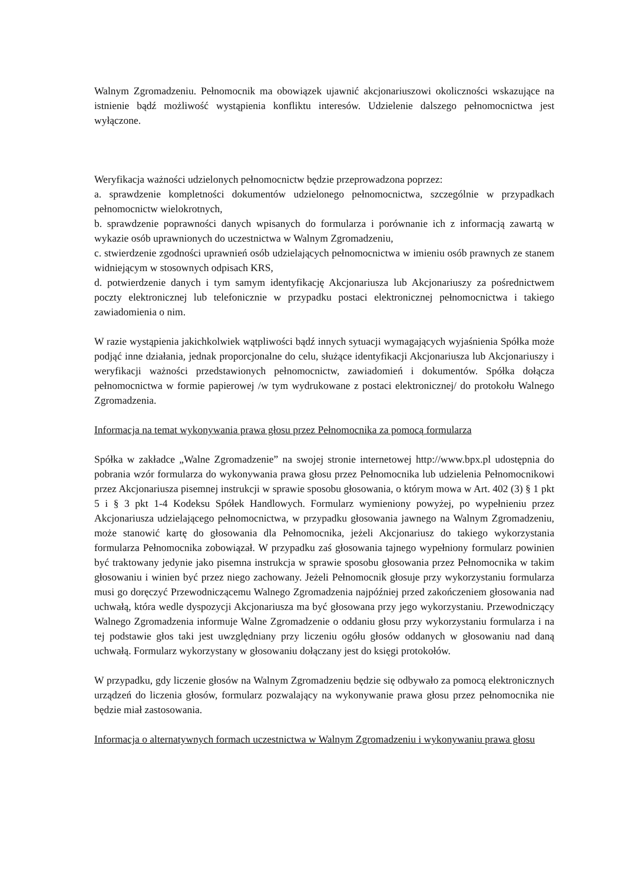Walnym Zgromadzeniu. Pełnomocnik ma obowiązek ujawnić akcjonariuszowi okoliczności wskazujące na istnienie bądź możliwość wystąpienia konfliktu interesów. Udzielenie dalszego pełnomocnictwa jest wyłączone.
Weryfikacja ważności udzielonych pełnomocnictw będzie przeprowadzona poprzez:
a. sprawdzenie kompletności dokumentów udzielonego pełnomocnictwa, szczególnie w przypadkach pełnomocnictw wielokrotnych,
b. sprawdzenie poprawności danych wpisanych do formularza i porównanie ich z informacją zawartą w wykazie osób uprawnionych do uczestnictwa w Walnym Zgromadzeniu,
c. stwierdzenie zgodności uprawnień osób udzielających pełnomocnictwa w imieniu osób prawnych ze stanem widniejącym w stosownych odpisach KRS,
d. potwierdzenie danych i tym samym identyfikację Akcjonariusza lub Akcjonariuszy za pośrednictwem poczty elektronicznej lub telefonicznie w przypadku postaci elektronicznej pełnomocnictwa i takiego zawiadomienia o nim.
W razie wystąpienia jakichkolwiek wątpliwości bądź innych sytuacji wymagających wyjaśnienia Spółka może podjąć inne działania, jednak proporcjonalne do celu, służące identyfikacji Akcjonariusza lub Akcjonariuszy i weryfikacji ważności przedstawionych pełnomocnictw, zawiadomień i dokumentów. Spółka dołącza pełnomocnictwa w formie papierowej /w tym wydrukowane z postaci elektronicznej/ do protokołu Walnego Zgromadzenia.
Informacja na temat wykonywania prawa głosu przez Pełnomocnika za pomocą formularza
Spółka w zakładce „Walne Zgromadzenie” na swojej stronie internetowej http://www.bpx.pl udostępnia do pobrania wzór formularza do wykonywania prawa głosu przez Pełnomocnika lub udzielenia Pełnomocnikowi przez Akcjonariusza pisemnej instrukcji w sprawie sposobu głosowania, o którym mowa w Art. 402 (3) § 1 pkt 5 i § 3 pkt 1-4 Kodeksu Spółek Handlowych. Formularz wymieniony powyżej, po wypełnieniu przez Akcjonariusza udzielającego pełnomocnictwa, w przypadku głosowania jawnego na Walnym Zgromadzeniu, może stanowić kartę do głosowania dla Pełnomocnika, jeżeli Akcjonariusz do takiego wykorzystania formularza Pełnomocnika zobowiązał. W przypadku zaś głosowania tajnego wypełniony formularz powinien być traktowany jedynie jako pisemna instrukcja w sprawie sposobu głosowania przez Pełnomocnika w takim głosowaniu i winien być przez niego zachowany. Jeżeli Pełnomocnik głosuje przy wykorzystaniu formularza musi go doręczyć Przewodniczącemu Walnego Zgromadzenia najpóźniej przed zakończeniem głosowania nad uchwałą, która wedle dyspozycji Akcjonariusza ma być głosowana przy jego wykorzystaniu. Przewodniczący Walnego Zgromadzenia informuje Walne Zgromadzenie o oddaniu głosu przy wykorzystaniu formularza i na tej podstawie głos taki jest uwzględniany przy liczeniu ogółu głosów oddanych w głosowaniu nad daną uchwałą. Formularz wykorzystany w głosowaniu dołączany jest do księgi protokołów.
W przypadku, gdy liczenie głosów na Walnym Zgromadzeniu będzie się odbywało za pomocą elektronicznych urządzeń do liczenia głosów, formularz pozwalający na wykonywanie prawa głosu przez pełnomocnika nie będzie miał zastosowania.
Informacja o alternatywnych formach uczestnictwa w Walnym Zgromadzeniu i wykonywaniu prawa głosu